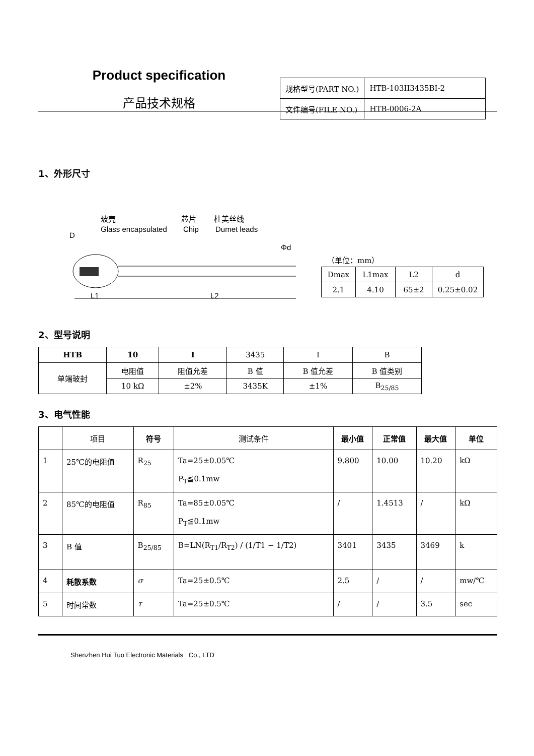Product specification
产品技术规格
| 规格型号(PART NO.) | HTB-103II3435BI-2 |
| 文件编号(FILE NO.) | HTB-0006-2A |
1、外形尺寸
玻壳
Glass encapsulated
芯片
Chip
杜美丝线
Dumet leads
D
Φd
L1
L2
（单位：mm）
| Dmax | L1max | L2 | d |
| 2.1 | 4.10 | 65±2 | 0.25±0.02 |
2、型号说明
| HTB | 10 | I | 3435 | I | B |
| 单端玻封 | 电阻值 | 阻值允差 | B 值 | B 值允差 | B 值类别 |
| | 10 kΩ | ±2% | 3435K | ±1% | B<sub>25/85</sub> |
3、电气性能
| | 项目 | 符号 | 测试条件 | 最小值 | 正常值 | 最大值 | 单位 |
| --- | --- | --- | --- | --- | --- | --- | --- |
| 1 | 25℃的电阻值 | R<sub>25</sub> | Ta=25±0.05℃ P<sub>T</sub>≦0.1mw | 9.800 | 10.00 | 10.20 | kΩ |
| 2 | 85℃的电阻值 | R<sub>85</sub> | Ta=85±0.05℃ P<sub>T</sub>≦0.1mw | / | 1.4513 | / | kΩ |
| 3 | B 值 | B<sub>25/85</sub> | B=LN(R<sub>T1</sub>/R<sub>T2</sub>) / (1/T1 − 1/T2) | 3401 | 3435 | 3469 | k |
| 4 | 耗散系数 | σ | Ta=25±0.5℃ | 2.5 | / | / | mw/℃ |
| 5 | 时间常数 | τ | Ta=25±0.5℃ | / | / | 3.5 | sec |
Shenzhen Hui Tuo Electronic Materials Co., LTD